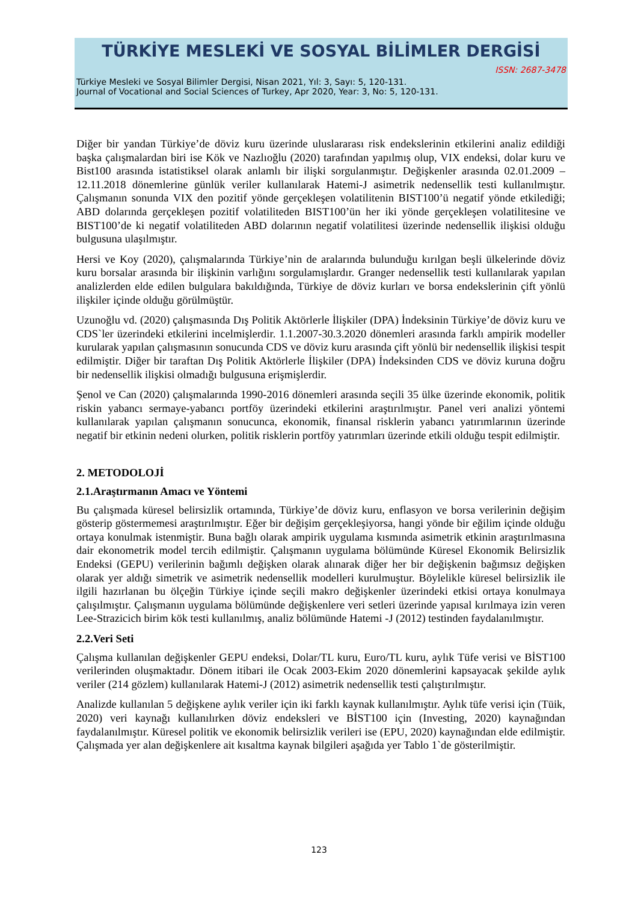TÜRKİYE MESLEKİ VE SOSYAL BİLİMLER DERGİSİ
ISSN: 2687-3478
Türkiye Mesleki ve Sosyal Bilimler Dergisi, Nisan 2021, Yıl: 3, Sayı: 5, 120-131.
Journal of Vocational and Social Sciences of Turkey, Apr 2020, Year: 3, No: 5, 120-131.
Diğer bir yandan Türkiye’de döviz kuru üzerinde uluslararası risk endekslerinin etkilerini analiz edildiği başka çalışmalardan biri ise Kök ve Nazlıoğlu (2020) tarafından yapılmış olup, VIX endeksi, dolar kuru ve Bist100 arasında istatistiksel olarak anlamlı bir ilişki sorgulanmıştır. Değişkenler arasında 02.01.2009 – 12.11.2018 dönemlerine günlük veriler kullanılarak Hatemi-J asimetrik nedensellik testi kullanılmıştır. Çalışmanın sonunda VIX den pozitif yönde gerçekleşen volatilitenin BIST100’ü negatif yönde etkilediği; ABD dolarında gerçekleşen pozitif volatiliteden BIST100’ün her iki yönde gerçekleşen volatilitesine ve BIST100’de ki negatif volatiliteden ABD dolarının negatif volatilitesi üzerinde nedensellik ilişkisi olduğu bulgusuna ulaşılmıştır.
Hersi ve Koy (2020), çalışmalarında Türkiye’nin de aralarında bulunduğu kırılgan beşli ülkelerinde döviz kuru borsalar arasında bir ilişkinin varlığını sorgulamışlardır. Granger nedensellik testi kullanılarak yapılan analizlerden elde edilen bulgulara bakıldığında, Türkiye de döviz kurları ve borsa endekslerinin çift yönlü ilişkiler içinde olduğu görülmüştür.
Uzunoğlu vd. (2020) çalışmasında Dış Politik Aktörlerle İlişkiler (DPA) İndeksinin Türkiye’de döviz kuru ve CDS`ler üzerindeki etkilerini incelmişlerdir. 1.1.2007-30.3.2020 dönemleri arasında farklı ampirik modeller kurularak yapılan çalışmasının sonucunda CDS ve döviz kuru arasında çift yönlü bir nedensellik ilişkisi tespit edilmiştir. Diğer bir taraftan Dış Politik Aktörlerle İlişkiler (DPA) İndeksinden CDS ve döviz kuruna doğru bir nedensellik ilişkisi olmadığı bulgusuna erişmişlerdir.
Şenol ve Can (2020) çalışmalarında 1990-2016 dönemleri arasında seçili 35 ülke üzerinde ekonomik, politik riskin yabancı sermaye-yabancı portföy üzerindeki etkilerini araştırılmıştır. Panel veri analizi yöntemi kullanılarak yapılan çalışmanın sonucunca, ekonomik, finansal risklerin yabancı yatırımlarının üzerinde negatif bir etkinin nedeni olurken, politik risklerin portföy yatırımları üzerinde etkili olduğu tespit edilmiştir.
2. METODOLOJİ
2.1.Araştırmanın Amacı ve Yöntemi
Bu çalışmada küresel belirsizlik ortamında, Türkiye’de döviz kuru, enflasyon ve borsa verilerinin değişim gösterip göstermemesi araştırılmıştır. Eğer bir değişim gerçekleşiyorsa, hangi yönde bir eğilim içinde olduğu ortaya konulmak istenmiştir. Buna bağlı olarak ampirik uygulama kısmında asimetrik etkinin araştırılmasına dair ekonometrik model tercih edilmiştir. Çalışmanın uygulama bölümünde Küresel Ekonomik Belirsizlik Endeksi (GEPU) verilerinin bağımlı değişken olarak alınarak diğer her bir değişkenin bağımsız değişken olarak yer aldığı simetrik ve asimetrik nedensellik modelleri kurulmuştur. Böylelikle küresel belirsizlik ile ilgili hazırlanan bu ölçeğin Türkiye içinde seçili makro değişkenler üzerindeki etkisi ortaya konulmaya çalışılmıştır. Çalışmanın uygulama bölümünde değişkenlere veri setleri üzerinde yapısal kırılmaya izin veren Lee-Strazicich birim kök testi kullanılmış, analiz bölümünde Hatemi -J (2012) testinden faydalanılmıştır.
2.2.Veri Seti
Çalışma kullanılan değişkenler GEPU endeksi, Dolar/TL kuru, Euro/TL kuru, aylık Tüfe verisi ve BİST100 verilerinden oluşmaktadır. Dönem itibari ile Ocak 2003-Ekim 2020 dönemlerini kapsayacak şekilde aylık veriler (214 gözlem) kullanılarak Hatemi-J (2012) asimetrik nedensellik testi çalıştırılmıştır.
Analizde kullanılan 5 değişkene aylık veriler için iki farklı kaynak kullanılmıştır. Aylık tüfe verisi için (Tüik, 2020) veri kaynağı kullanılırken döviz endeksleri ve BİST100 için (Investing, 2020) kaynağından faydalanılmıştır. Küresel politik ve ekonomik belirsizlik verileri ise (EPU, 2020) kaynağından elde edilmiştir. Çalışmada yer alan değişkenlere ait kısaltma kaynak bilgileri aşağıda yer Tablo 1`de gösterilmiştir.
123